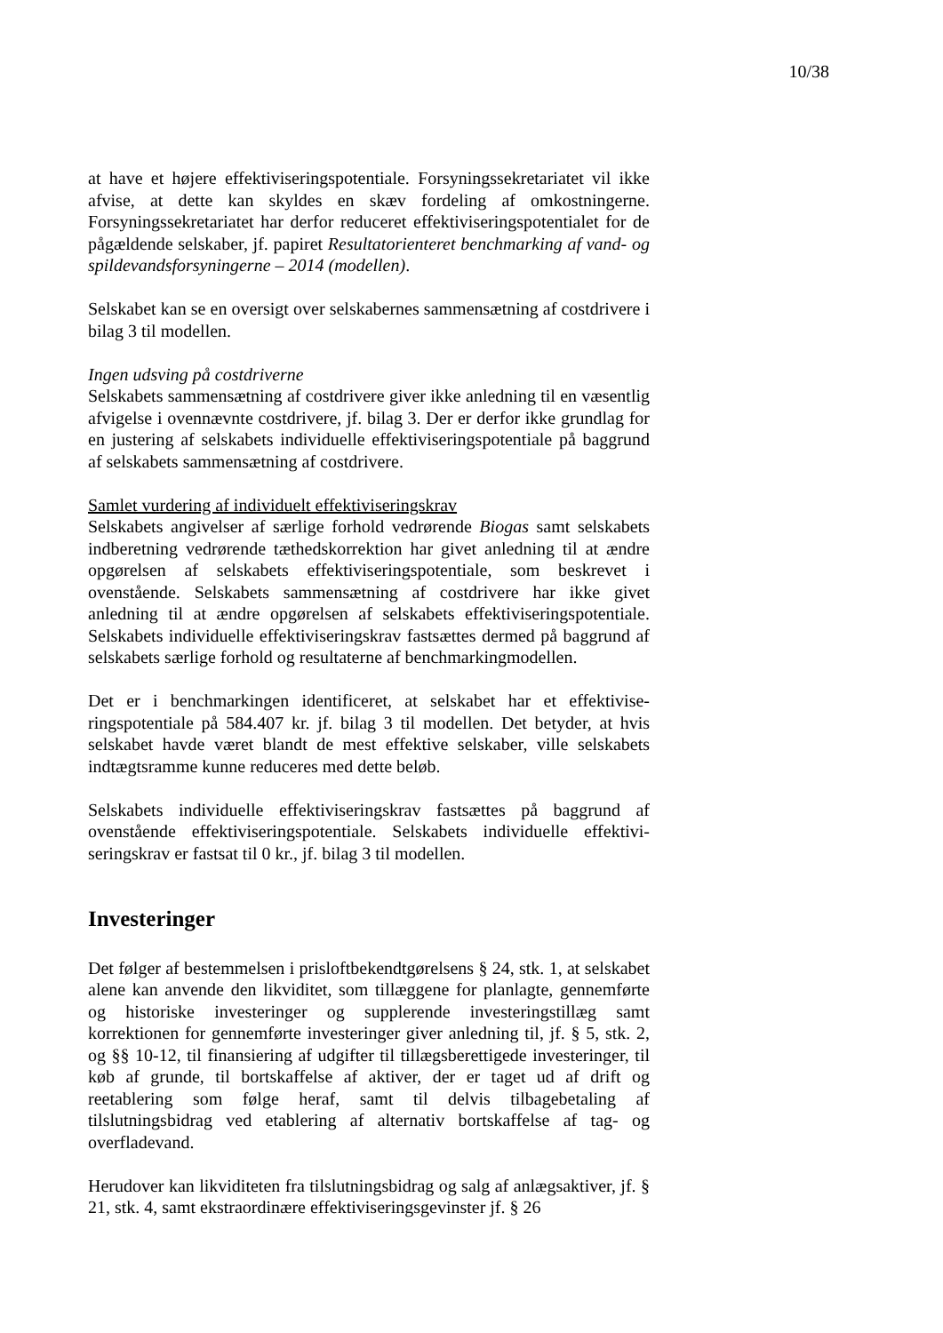10/38
at have et højere effektiviseringspotentiale. Forsyningssekretariatet vil ikke afvise, at dette kan skyldes en skæv fordeling af omkostningerne. Forsyningssekretariatet har derfor reduceret effektiviseringspotentialet for de pågældende selskaber, jf. papiret Resultatorienteret benchmarking af vand- og spildevandsforsyningerne – 2014 (modellen).
Selskabet kan se en oversigt over selskabernes sammensætning af cost­drivere i bilag 3 til modellen.
Ingen udsving på costdriverne
Selskabets sammensætning af costdrivere giver ikke anledning til en væ­sentlig afvigelse i ovennævnte costdrivere, jf. bilag 3. Der er derfor ikke grundlag for en justering af selskabets individuelle effektiviseringspoten­tiale på baggrund af selskabets sammensætning af costdrivere.
Samlet vurdering af individuelt effektiviseringskrav
Selskabets angivelser af særlige forhold vedrørende Biogas samt selska­bets indberetning vedrørende tæthedskorrektion har givet anledning til at ændre opgørelsen af selskabets effektiviseringspotentiale, som beskrevet i ovenstående. Selskabets sammensætning af costdrivere har ikke givet anledning til at ændre opgørelsen af selskabets effektiviseringspotentiale. Selskabets individuelle effektiviseringskrav fastsættes dermed på bag­grund af selskabets særlige forhold og resultaterne af benchmarkingmo­dellen.
Det er i benchmarkingen identificeret, at selskabet har et effektivise­ringspotentiale på 584.407 kr. jf. bilag 3 til modellen. Det betyder, at hvis selskabet havde været blandt de mest effektive selskaber, ville sel­skabets indtægtsramme kunne reduceres med dette beløb.
Selskabets individuelle effektiviseringskrav fastsættes på baggrund af ovenstående effektiviseringspotentiale. Selskabets individuelle effektivi­seringskrav er fastsat til 0 kr., jf. bilag 3 til modellen.
Investeringer
Det følger af bestemmelsen i prisloftbekendtgørelsens § 24, stk. 1, at sel­skabet alene kan anvende den likviditet, som tillæggene for planlagte, gennemførte og historiske investeringer og supplerende investeringstil­læg samt korrektionen for gennemførte investeringer giver anledning til, jf. § 5, stk. 2, og §§ 10-12, til finansiering af udgifter til tillægsberettige­de investeringer, til køb af grunde, til bortskaffelse af aktiver, der er taget ud af drift og reetablering som følge heraf, samt til delvis tilbagebetaling af tilslutningsbidrag ved etablering af alternativ bortskaffelse af tag- og overfladevand.
Herudover kan likviditeten fra tilslutningsbidrag og salg af anlægsakti­ver, jf. § 21, stk. 4, samt ekstraordinære effektiviseringsgevinster jf. § 26